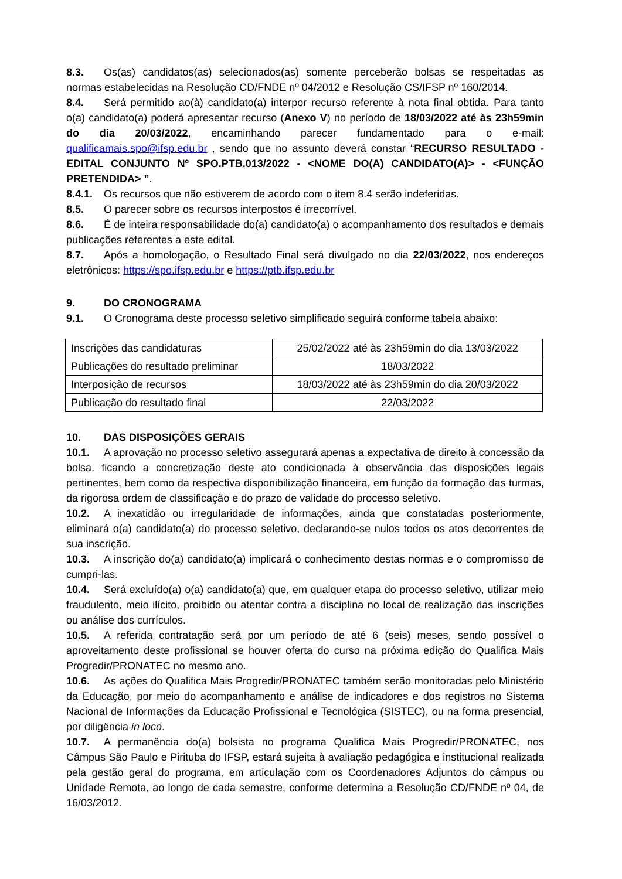8.3. Os(as) candidatos(as) selecionados(as) somente perceberão bolsas se respeitadas as normas estabelecidas na Resolução CD/FNDE nº 04/2012 e Resolução CS/IFSP nº 160/2014.
8.4. Será permitido ao(à) candidato(a) interpor recurso referente à nota final obtida. Para tanto o(a) candidato(a) poderá apresentar recurso (Anexo V) no período de 18/03/2022 até às 23h59min do dia 20/03/2022, encaminhando parecer fundamentado para o e-mail: qualificamais.spo@ifsp.edu.br , sendo que no assunto deverá constar “RECURSO RESULTADO - EDITAL CONJUNTO Nº SPO.PTB.013/2022 - <NOME DO(A) CANDIDATO(A)> - <FUNÇÃO PRETENDIDA> ”.
8.4.1. Os recursos que não estiverem de acordo com o item 8.4 serão indeferidas.
8.5. O parecer sobre os recursos interpostos é irrecorrível.
8.6. É de inteira responsabilidade do(a) candidato(a) o acompanhamento dos resultados e demais publicações referentes a este edital.
8.7. Após a homologação, o Resultado Final será divulgado no dia 22/03/2022, nos endereços eletrônicos: https://spo.ifsp.edu.br e https://ptb.ifsp.edu.br
9. DO CRONOGRAMA
9.1. O Cronograma deste processo seletivo simplificado seguirá conforme tabela abaixo:
| Inscrições das candidaturas | 25/02/2022 até às 23h59min do dia 13/03/2022 |
| Publicações do resultado preliminar | 18/03/2022 |
| Interposição de recursos | 18/03/2022 até às 23h59min do dia 20/03/2022 |
| Publicação do resultado final | 22/03/2022 |
10. DAS DISPOSIÇÕES GERAIS
10.1. A aprovação no processo seletivo assegurará apenas a expectativa de direito à concessão da bolsa, ficando a concretização deste ato condicionada à observância das disposições legais pertinentes, bem como da respectiva disponibilização financeira, em função da formação das turmas, da rigorosa ordem de classificação e do prazo de validade do processo seletivo.
10.2. A inexatidão ou irregularidade de informações, ainda que constatadas posteriormente, eliminará o(a) candidato(a) do processo seletivo, declarando-se nulos todos os atos decorrentes de sua inscrição.
10.3. A inscrição do(a) candidato(a) implicará o conhecimento destas normas e o compromisso de cumpri-las.
10.4. Será excluído(a) o(a) candidato(a) que, em qualquer etapa do processo seletivo, utilizar meio fraudulento, meio ilícito, proibido ou atentar contra a disciplina no local de realização das inscrições ou análise dos currículos.
10.5. A referida contratação será por um período de até 6 (seis) meses, sendo possível o aproveitamento deste profissional se houver oferta do curso na próxima edição do Qualifica Mais Progredir/PRONATEC no mesmo ano.
10.6. As ações do Qualifica Mais Progredir/PRONATEC também serão monitoradas pelo Ministério da Educação, por meio do acompanhamento e análise de indicadores e dos registros no Sistema Nacional de Informações da Educação Profissional e Tecnológica (SISTEC), ou na forma presencial, por diligência in loco.
10.7. A permanência do(a) bolsista no programa Qualifica Mais Progredir/PRONATEC, nos Câmpus São Paulo e Pirituba do IFSP, estará sujeita à avaliação pedagógica e institucional realizada pela gestão geral do programa, em articulação com os Coordenadores Adjuntos do câmpus ou Unidade Remota, ao longo de cada semestre, conforme determina a Resolução CD/FNDE nº 04, de 16/03/2012.